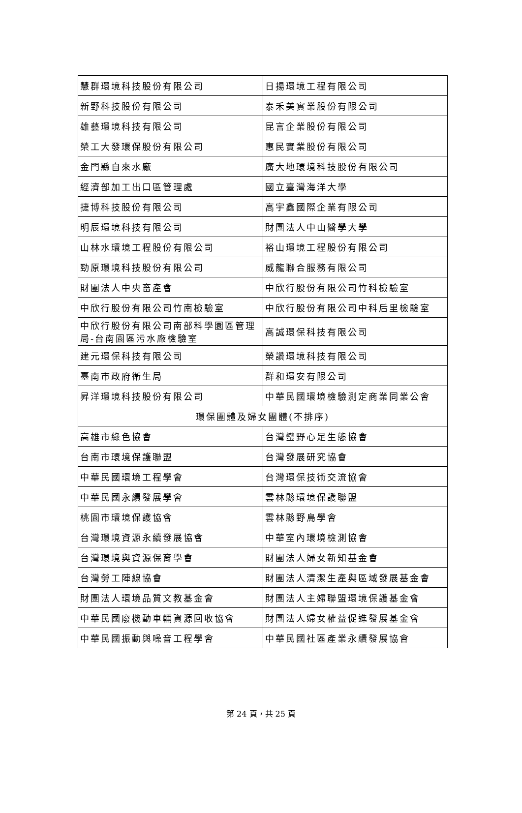| 慧群環境科技股份有限公司 | 日揚環境工程有限公司 |
| 新野科技股份有限公司 | 泰禾美實業股份有限公司 |
| 雄藝環境科技有限公司 | 昆言企業股份有限公司 |
| 榮工大發環保股份有限公司 | 惠民實業股份有限公司 |
| 金門縣自來水廠 | 廣大地環境科技股份有限公司 |
| 經濟部加工出口區管理處 | 國立臺灣海洋大學 |
| 捷博科技股份有限公司 | 高宇鑫國際企業有限公司 |
| 明辰環境科技有限公司 | 財團法人中山醫學大學 |
| 山林水環境工程股份有限公司 | 裕山環境工程股份有限公司 |
| 勁原環境科技股份有限公司 | 威龍聯合服務有限公司 |
| 財團法人中央畜產會 | 中欣行股份有限公司竹科檢驗室 |
| 中欣行股份有限公司竹南檢驗室 | 中欣行股份有限公司中科后里檢驗室 |
| 中欣行股份有限公司南部科學園區管理局-台南園區污水廠檢驗室 | 高誠環保科技有限公司 |
| 建元環保科技有限公司 | 榮讚環境科技有限公司 |
| 臺南市政府衛生局 | 群和環安有限公司 |
| 昇洋環境科技股份有限公司 | 中華民國環境檢驗測定商業同業公會 |
| 環保團體及婦女團體(不排序) | |
| 高雄市綠色協會 | 台灣蠻野心足生態協會 |
| 台南市環境保護聯盟 | 台灣發展研究協會 |
| 中華民國環境工程學會 | 台灣環保技術交流協會 |
| 中華民國永續發展學會 | 雲林縣環境保護聯盟 |
| 桃園市環境保護協會 | 雲林縣野鳥學會 |
| 台灣環境資源永續發展協會 | 中華室內環境檢測協會 |
| 台灣環境與資源保育學會 | 財團法人婦女新知基金會 |
| 台灣勞工陣線協會 | 財團法人清潔生產與區域發展基金會 |
| 財團法人環境品質文教基金會 | 財團法人主婦聯盟環境保護基金會 |
| 中華民國廢機動車輛資源回收協會 | 財團法人婦女權益促進發展基金會 |
| 中華民國振動與噪音工程學會 | 中華民國社區產業永續發展協會 |
第 24 頁，共 25 頁